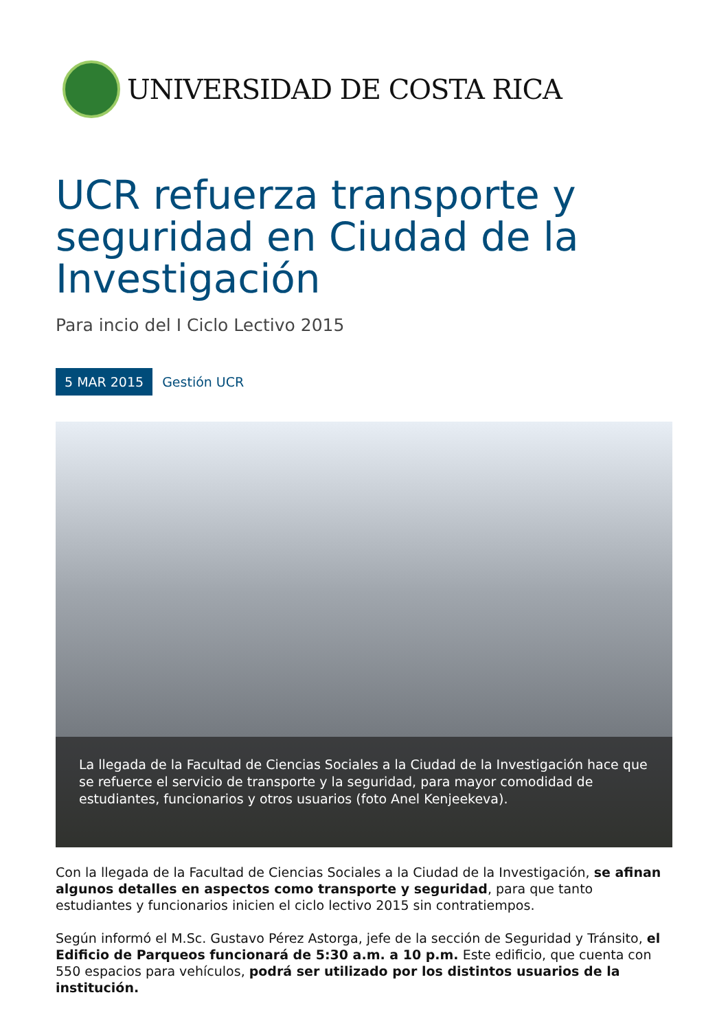UNIVERSIDAD DE COSTA RICA
UCR refuerza transporte y seguridad en Ciudad de la Investigación
Para incio del I Ciclo Lectivo 2015
5 MAR 2015 Gestión UCR
La llegada de la Facultad de Ciencias Sociales a la Ciudad de la Investigación hace que se refuerce el servicio de transporte y la seguridad, para mayor comodidad de estudiantes, funcionarios y otros usuarios (foto Anel Kenjeekeva).
Con la llegada de la Facultad de Ciencias Sociales a la Ciudad de la Investigación, se afinan algunos detalles en aspectos como transporte y seguridad, para que tanto estudiantes y funcionarios inicien el ciclo lectivo 2015 sin contratiempos.
Según informó el M.Sc. Gustavo Pérez Astorga, jefe de la sección de Seguridad y Tránsito, el Edificio de Parqueos funcionará de 5:30 a.m. a 10 p.m. Este edificio, que cuenta con 550 espacios para vehículos, podrá ser utilizado por los distintos usuarios de la institución.